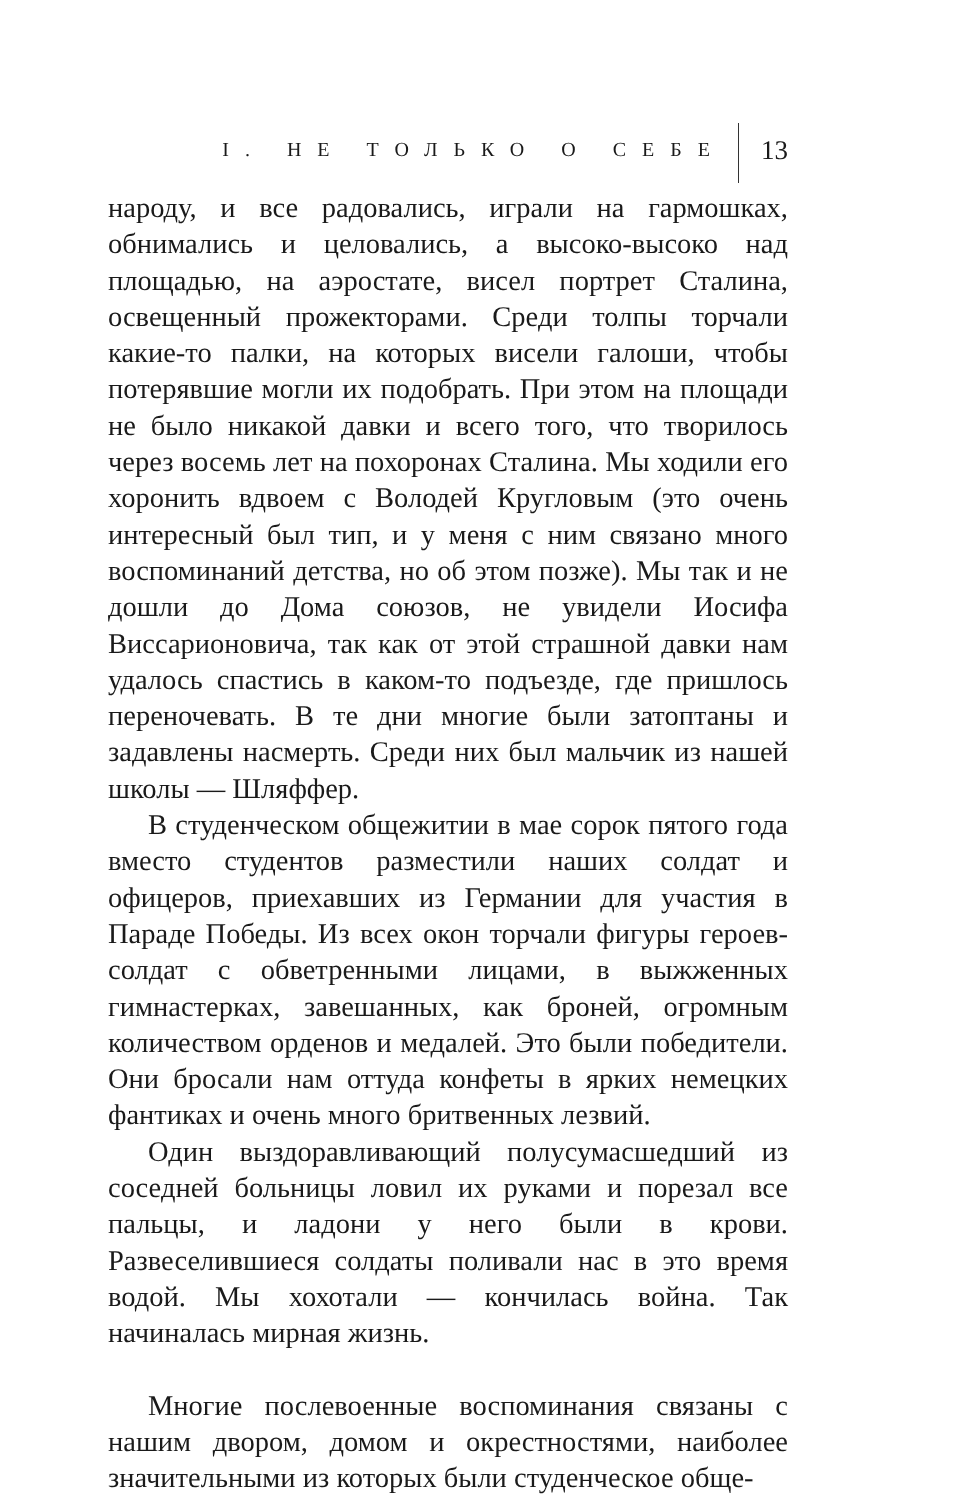I. НЕ ТОЛЬКО О СЕБЕ 13
народу, и все радовались, играли на гармошках, обнимались и целовались, а высоко-высоко над площадью, на аэростате, висел портрет Сталина, освещенный прожекторами. Среди толпы торчали какие-то палки, на которых висели галоши, чтобы потерявшие могли их подобрать. При этом на площади не было никакой давки и всего того, что творилось через восемь лет на похоронах Сталина. Мы ходили его хоронить вдвоем с Володей Кругловым (это очень интересный был тип, и у меня с ним связано много воспоминаний детства, но об этом позже). Мы так и не дошли до Дома союзов, не увидели Иосифа Виссарионовича, так как от этой страшной давки нам удалось спастись в каком-то подъезде, где пришлось переночевать. В те дни многие были затоптаны и задавлены насмерть. Среди них был мальчик из нашей школы — Шляффер.
В студенческом общежитии в мае сорок пятого года вместо студентов разместили наших солдат и офицеров, приехавших из Германии для участия в Параде Победы. Из всех окон торчали фигуры героев-солдат с обветренными лицами, в выжженных гимнастерках, завешанных, как броней, огромным количеством орденов и медалей. Это были победители. Они бросали нам оттуда конфеты в ярких немецких фантиках и очень много бритвенных лезвий.
Один выздоравливающий полусумасшедший из соседней больницы ловил их руками и порезал все пальцы, и ладони у него были в крови. Развеселившиеся солдаты поливали нас в это время водой. Мы хохотали — кончилась война. Так начиналась мирная жизнь.
Многие послевоенные воспоминания связаны с нашим двором, домом и окрестностями, наиболее значительными из которых были студенческое обще-